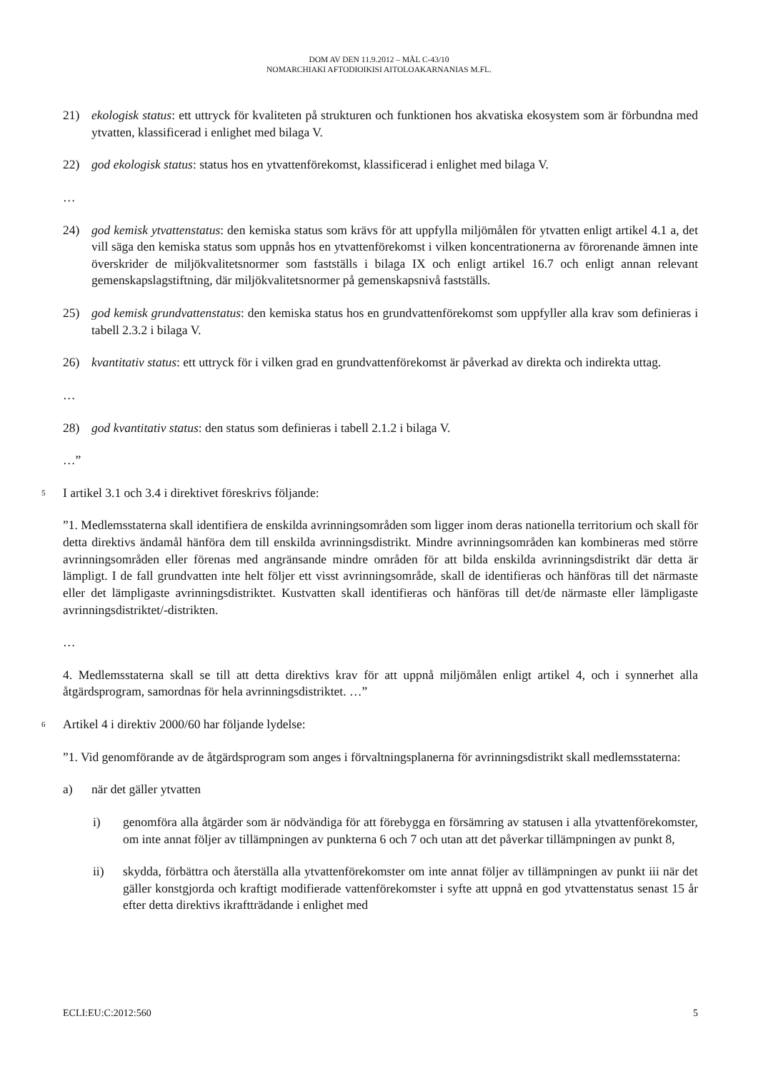DOM AV DEN 11.9.2012 – MÅL C-43/10
NOMARCHIAKI AFTODIOIKISI AITOLOAKARNANIAS M.FL.
21) ekologisk status: ett uttryck för kvaliteten på strukturen och funktionen hos akvatiska ekosystem som är förbundna med ytvatten, klassificerad i enlighet med bilaga V.
22) god ekologisk status: status hos en ytvattenförekomst, klassificerad i enlighet med bilaga V.
…
24) god kemisk ytvattenstatus: den kemiska status som krävs för att uppfylla miljömålen för ytvatten enligt artikel 4.1 a, det vill säga den kemiska status som uppnås hos en ytvattenförekomst i vilken koncentrationerna av förorenande ämnen inte överskrider de miljökvalitetsnormer som fastställs i bilaga IX och enligt artikel 16.7 och enligt annan relevant gemenskapslagstiftning, där miljökvalitetsnormer på gemenskapsnivå fastställs.
25) god kemisk grundvattenstatus: den kemiska status hos en grundvattenförekomst som uppfyller alla krav som definieras i tabell 2.3.2 i bilaga V.
26) kvantitativ status: ett uttryck för i vilken grad en grundvattenförekomst är påverkad av direkta och indirekta uttag.
…
28) god kvantitativ status: den status som definieras i tabell 2.1.2 i bilaga V.
…”
5 I artikel 3.1 och 3.4 i direktivet föreskrivs följande:
”1. Medlemsstaterna skall identifiera de enskilda avrinningsområden som ligger inom deras nationella territorium och skall för detta direktivs ändamål hänföra dem till enskilda avrinningsdistrikt. Mindre avrinningsområden kan kombineras med större avrinningsområden eller förenas med angränsande mindre områden för att bilda enskilda avrinningsdistrikt där detta är lämpligt. I de fall grundvatten inte helt följer ett visst avrinningsområde, skall de identifieras och hänföras till det närmaste eller det lämpligaste avrinningsdistriktet. Kustvatten skall identifieras och hänföras till det/de närmaste eller lämpligaste avrinningsdistriktet/-distrikten.
…
4. Medlemsstaterna skall se till att detta direktivs krav för att uppnå miljömålen enligt artikel 4, och i synnerhet alla åtgärdsprogram, samordnas för hela avrinningsdistriktet. …”
6 Artikel 4 i direktiv 2000/60 har följande lydelse:
”1. Vid genomförande av de åtgärdsprogram som anges i förvaltningsplanerna för avrinningsdistrikt skall medlemsstaterna:
a) när det gäller ytvatten
i) genomföra alla åtgärder som är nödvändiga för att förebygga en försämring av statusen i alla ytvattenförekomster, om inte annat följer av tillämpningen av punkterna 6 och 7 och utan att det påverkar tillämpningen av punkt 8,
ii) skydda, förbättra och återställa alla ytvattenförekomster om inte annat följer av tillämpningen av punkt iii när det gäller konstgjorda och kraftigt modifierade vattenförekomster i syfte att uppnå en god ytvattenstatus senast 15 år efter detta direktivs ikraftträdande i enlighet med
ECLI:EU:C:2012:560 5